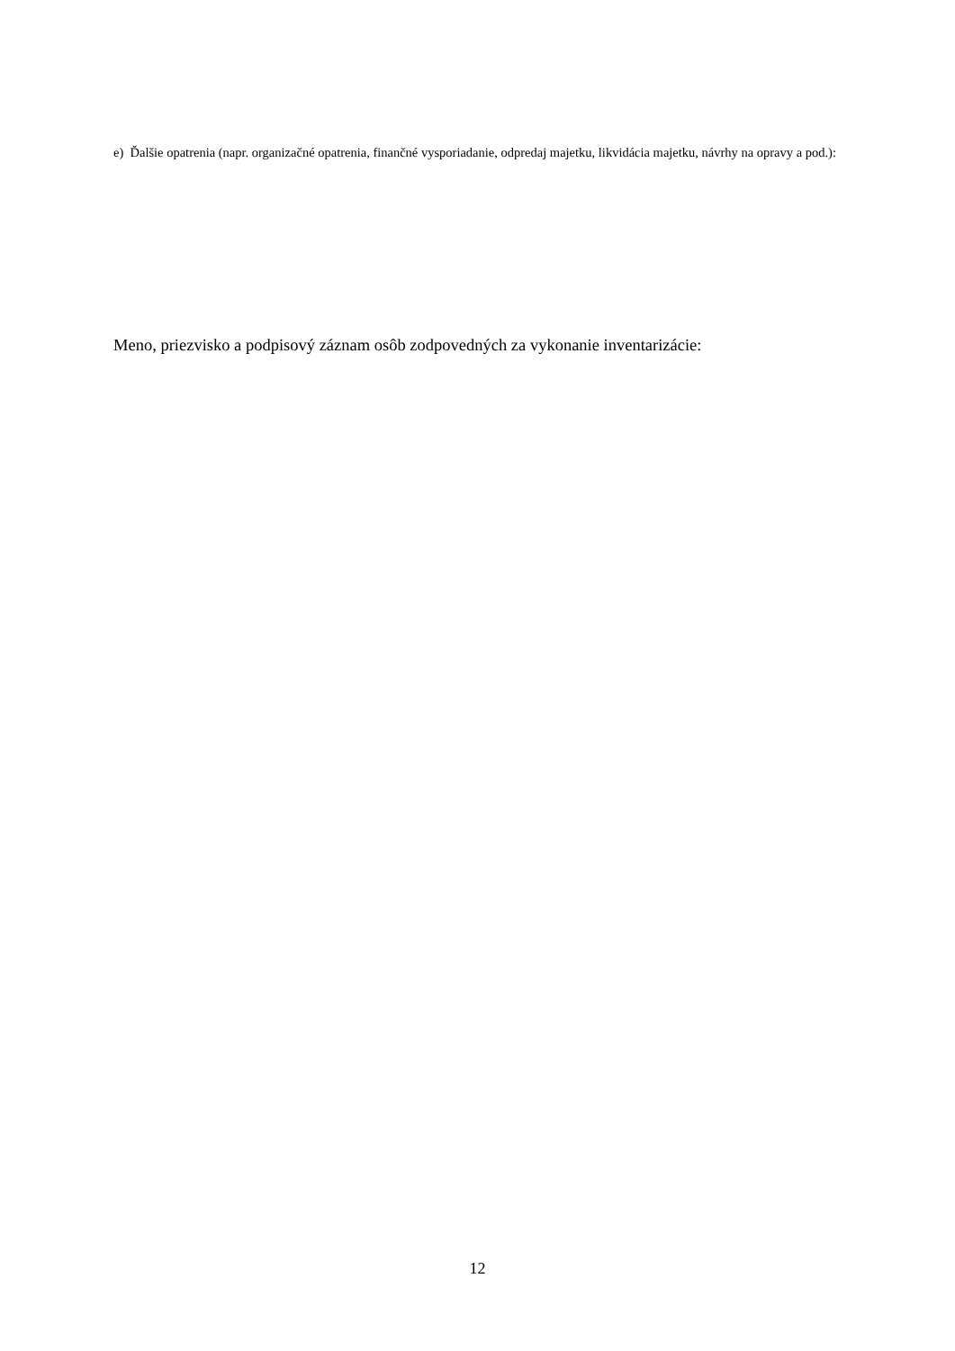e) Ďalšie opatrenia (napr. organizačné opatrenia, finančné vysporiadanie, odpredaj majetku, likvidácia majetku, návrhy na opravy a pod.):
Meno, priezvisko a podpisový záznam osôb zodpovedných za vykonanie inventarizácie:
12